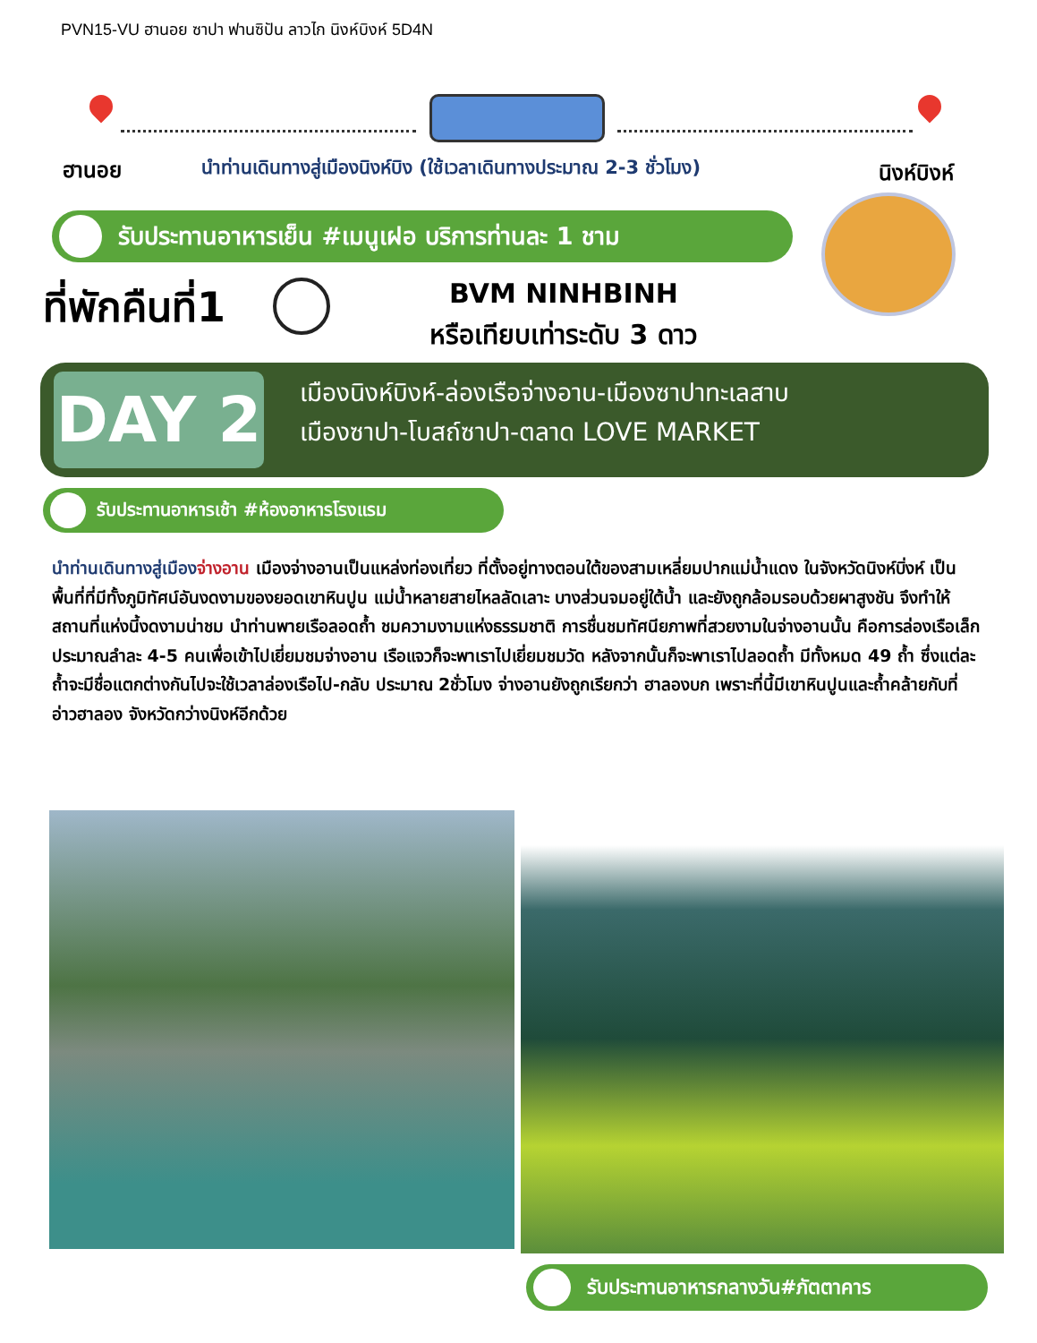PVN15-VU ฮานอย ซาปา ฟานซิปัน ลาวไก นิงห์บิงห์ 5D4N
ฮานอย
นำท่านเดินทางสู่เมืองนิงห์บิง (ใช้เวลาเดินทางประมาณ 2-3 ชั่วโมง)
นิงห์บิงห์
รับประทานอาหารเย็น #เมนูเฝอ บริการท่านละ 1 ชาม
ที่พักคืนที่1
BVM NINHBINH
หรือเทียบเท่าระดับ 3 ดาว
DAY 2
เมืองนิงห์บิงห์-ล่องเรือจ่างอาน-เมืองซาปาทะเลสาบ
เมืองซาปา-โบสถ์ซาปา-ตลาด LOVE MARKET
รับประทานอาหารเช้า #ห้องอาหารโรงแรม
นำท่านเดินทางสู่เมือง จ่างอาน เมืองจ่างอานเป็นแหล่งท่องเที่ยว ที่ตั้งอยู่ทางตอนใต้ของสามเหลี่ยมปากแม่น้ำแดง ในจังหวัดนิงห์บิ่งห์ เป็นพื้นที่ที่มีทั้งภูมิทัศน์อันงดงามของยอดเขาหินปูน แม่น้ำหลายสายไหลลัดเลาะ บางส่วนจมอยู่ใต้น้ำ และยังถูกล้อมรอบด้วยผาสูงชัน จึงทำให้สถานที่แห่งนี้งดงามน่าชม นำท่านพายเรือลอดถ้ำ ชมความงามแห่งธรรมชาติ การชื่นชมทัศนียภาพที่สวยงามในจ่างอานนั้น คือการล่องเรือเล็กประมาณลำละ 4-5 คนเพื่อเข้าไปเยี่ยมชมจ่างอาน เรือแจวก็จะพาเราไปเยี่ยมชมวัด หลังจากนั้นก็จะพาเราไปลอดถ้ำ มีทั้งหมด 49 ถ้ำ ซึ่งแต่ละถ้ำจะมีชื่อแตกต่างกันไปจะใช้เวลาล่องเรือไป-กลับ ประมาณ 2ชั่วโมง จ่างอานยังถูกเรียกว่า ฮาลองบก เพราะที่นี้มีเขาหินปูนและถ้ำคล้ายกับที่อ่าวฮาลอง จังหวัดกว่างนิงห์อีกด้วย
รับประทานอาหารกลางวัน#ภัตตาคาร